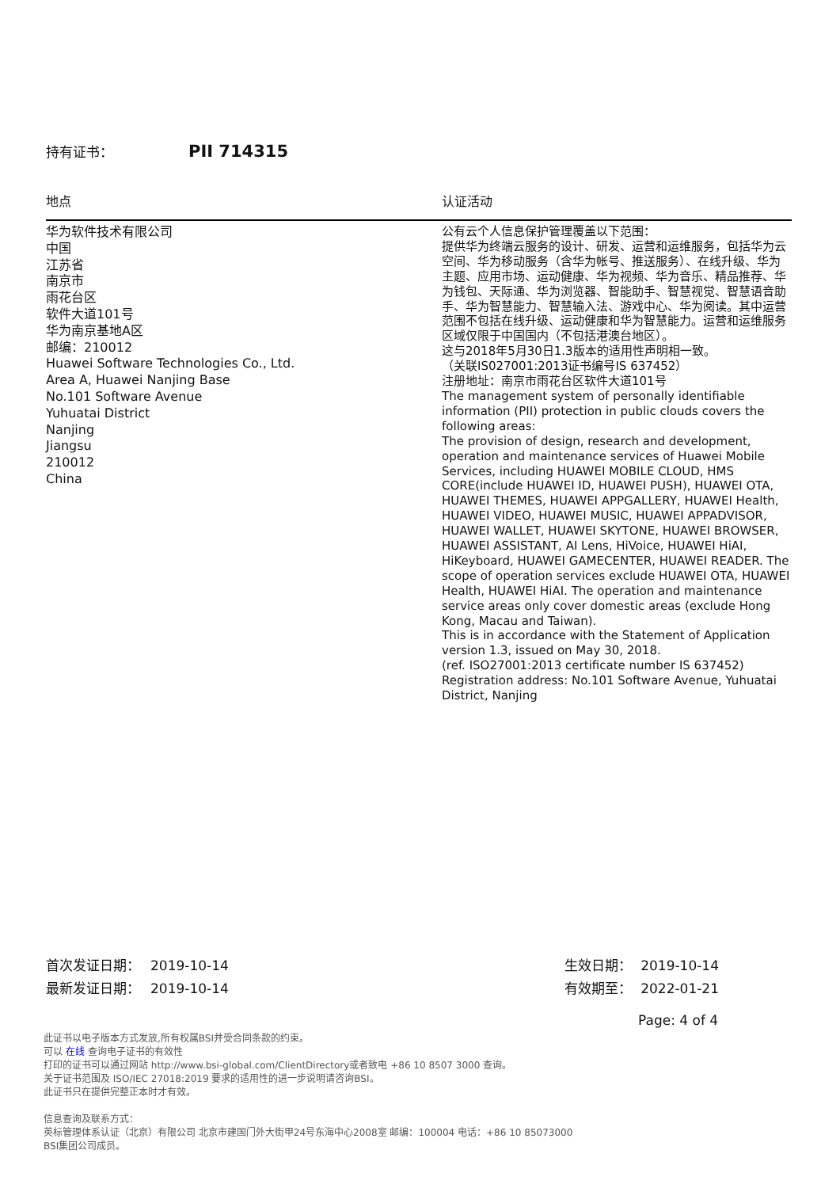持有证书： PII 714315
地点 认证活动
华为软件技术有限公司
中国
江苏省
南京市
雨花台区
软件大道101号
华为南京基地A区
邮编：210012
Huawei Software Technologies Co., Ltd.
Area A, Huawei Nanjing Base
No.101 Software Avenue
Yuhuatai District
Nanjing
Jiangsu
210012
China
公有云个人信息保护管理覆盖以下范围：
提供华为终端云服务的设计、研发、运营和运维服务，包括华为云空间、华为移动服务（含华为帐号、推送服务）、在线升级、华为主题、应用市场、运动健康、华为视频、华为音乐、精品推荐、华为钱包、天际通、华为浏览器、智能助手、智慧视觉、智慧语音助手、华为智慧能力、智慧输入法、游戏中心、华为阅读。其中运营范围不包括在线升级、运动健康和华为智慧能力。运营和运维服务区域仅限于中国国内（不包括港澳台地区）。
这与2018年5月30日1.3版本的适用性声明相一致。
（关联IS027001:2013证书编号IS 637452）
注册地址：南京市雨花台区软件大道101号
The management system of personally identifiable information (PII) protection in public clouds covers the following areas:
The provision of design, research and development, operation and maintenance services of Huawei Mobile Services, including HUAWEI MOBILE CLOUD, HMS CORE(include HUAWEI ID, HUAWEI PUSH), HUAWEI OTA, HUAWEI THEMES, HUAWEI APPGALLERY, HUAWEI Health, HUAWEI VIDEO, HUAWEI MUSIC, HUAWEI APPADVISOR, HUAWEI WALLET, HUAWEI SKYTONE, HUAWEI BROWSER, HUAWEI ASSISTANT, AI Lens, HiVoice, HUAWEI HiAI, HiKeyboard, HUAWEI GAMECENTER, HUAWEI READER. The scope of operation services exclude HUAWEI OTA, HUAWEI Health, HUAWEI HiAI. The operation and maintenance service areas only cover domestic areas (exclude Hong Kong, Macau and Taiwan).
This is in accordance with the Statement of Application version 1.3, issued on May 30, 2018.
(ref. ISO27001:2013 certificate number IS 637452)
Registration address: No.101 Software Avenue, Yuhuatai District, Nanjing
首次发证日期： 2019-10-14
最新发证日期： 2019-10-14
生效日期： 2019-10-14
有效期至： 2022-01-21
Page: 4 of 4
此证书以电子版本方式发放,所有权属BSI并受合同条款的约束。
可以 在线 查询电子证书的有效性
打印的证书可以通过网站 http://www.bsi-global.com/ClientDirectory或者致电 +86 10 8507 3000 查询。
关于证书范围及 ISO/IEC 27018:2019 要求的适用性的进一步说明请咨询BSI。
此证书只在提供完整正本时才有效。
信息查询及联系方式：
英标管理体系认证（北京）有限公司 北京市建国门外大街甲24号东海中心2008室 邮编：100004 电话：+86 10 85073000
BSI集团公司成员。